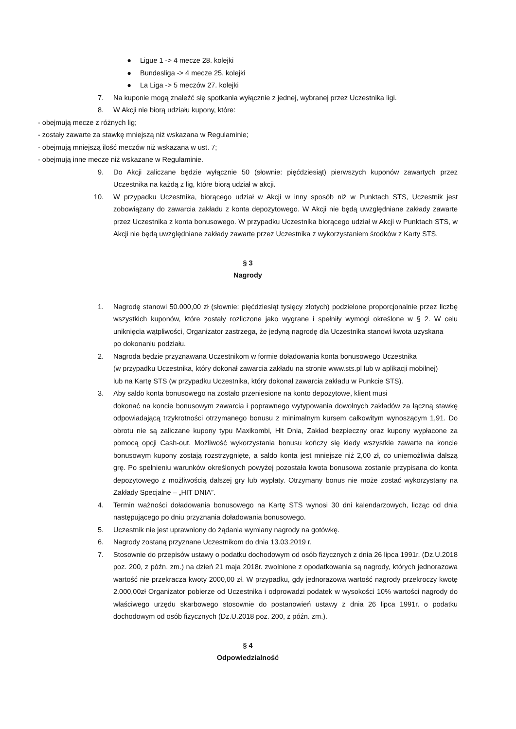● Ligue 1 -> 4 mecze 28. kolejki
● Bundesliga -> 4 mecze 25. kolejki
● La Liga -> 5 meczów 27. kolejki
7. Na kuponie mogą znaleźć się spotkania wyłącznie z jednej, wybranej przez Uczestnika ligi.
8. W Akcji nie biorą udziału kupony, które:
- obejmują mecze z różnych lig;
- zostały zawarte za stawkę mniejszą niż wskazana w Regulaminie;
- obejmują mniejszą ilość meczów niż wskazana w ust. 7;
- obejmują inne mecze niż wskazane w Regulaminie.
9. Do Akcji zaliczane będzie wyłącznie 50 (słownie: pięćdziesiąt) pierwszych kuponów zawartych przez Uczestnika na każdą z lig, które biorą udział w akcji.
10. W przypadku Uczestnika, biorącego udział w Akcji w inny sposób niż w Punktach STS, Uczestnik jest zobowiązany do zawarcia zakładu z konta depozytowego. W Akcji nie będą uwzględniane zakłady zawarte przez Uczestnika z konta bonusowego. W przypadku Uczestnika biorącego udział w Akcji w Punktach STS, w Akcji nie będą uwzględniane zakłady zawarte przez Uczestnika z wykorzystaniem środków z Karty STS.
§ 3
Nagrody
1. Nagrodę stanowi 50.000,00 zł (słownie: pięćdziesiąt tysięcy złotych) podzielone proporcjonalnie przez liczbę wszystkich kuponów, które zostały rozliczone jako wygrane i spełniły wymogi określone w § 2. W celu uniknięcia wątpliwości, Organizator zastrzega, że jedyną nagrodę dla Uczestnika stanowi kwota uzyskana
po dokonaniu podziału.
2. Nagroda będzie przyznawana Uczestnikom w formie doładowania konta bonusowego Uczestnika
(w przypadku Uczestnika, który dokonał zawarcia zakładu na stronie www.sts.pl lub w aplikacji mobilnej)
lub na Kartę STS (w przypadku Uczestnika, który dokonał zawarcia zakładu w Punkcie STS).
3. Aby saldo konta bonusowego na zostało przeniesione na konto depozytowe, klient musi
dokonać na koncie bonusowym zawarcia i poprawnego wytypowania dowolnych zakładów za łączną stawkę odpowiadającą trzykrotności otrzymanego bonusu z minimalnym kursem całkowitym wynoszącym 1,91. Do obrotu nie są zaliczane kupony typu Maxikombi, Hit Dnia, Zakład bezpieczny oraz kupony wypłacone za pomocą opcji Cash-out. Możliwość wykorzystania bonusu kończy się kiedy wszystkie zawarte na koncie bonusowym kupony zostają rozstrzygnięte, a saldo konta jest mniejsze niż 2,00 zł, co uniemożliwia dalszą grę. Po spełnieniu warunków określonych powyżej pozostała kwota bonusowa zostanie przypisana do konta depozytowego z możliwością dalszej gry lub wypłaty. Otrzymany bonus nie może zostać wykorzystany na Zakłady Specjalne – „HIT DNIA”.
4. Termin ważności doładowania bonusowego na Kartę STS wynosi 30 dni kalendarzowych, licząc od dnia następującego po dniu przyznania doładowania bonusowego.
5. Uczestnik nie jest uprawniony do żądania wymiany nagrody na gotówkę.
6. Nagrody zostaną przyznane Uczestnikom do dnia 13.03.2019 r.
7. Stosownie do przepisów ustawy o podatku dochodowym od osób fizycznych z dnia 26 lipca 1991r. (Dz.U.2018 poz. 200, z późn. zm.) na dzień 21 maja 2018r. zwolnione z opodatkowania są nagrody, których jednorazowa wartość nie przekracza kwoty 2000,00 zł. W przypadku, gdy jednorazowa wartość nagrody przekroczy kwotę 2.000,00zł Organizator pobierze od Uczestnika i odprowadzi podatek w wysokości 10% wartości nagrody do właściwego urzędu skarbowego stosownie do postanowień ustawy z dnia 26 lipca 1991r. o podatku dochodowym od osób fizycznych (Dz.U.2018 poz. 200, z późn. zm.).
§ 4
Odpowiedzialność